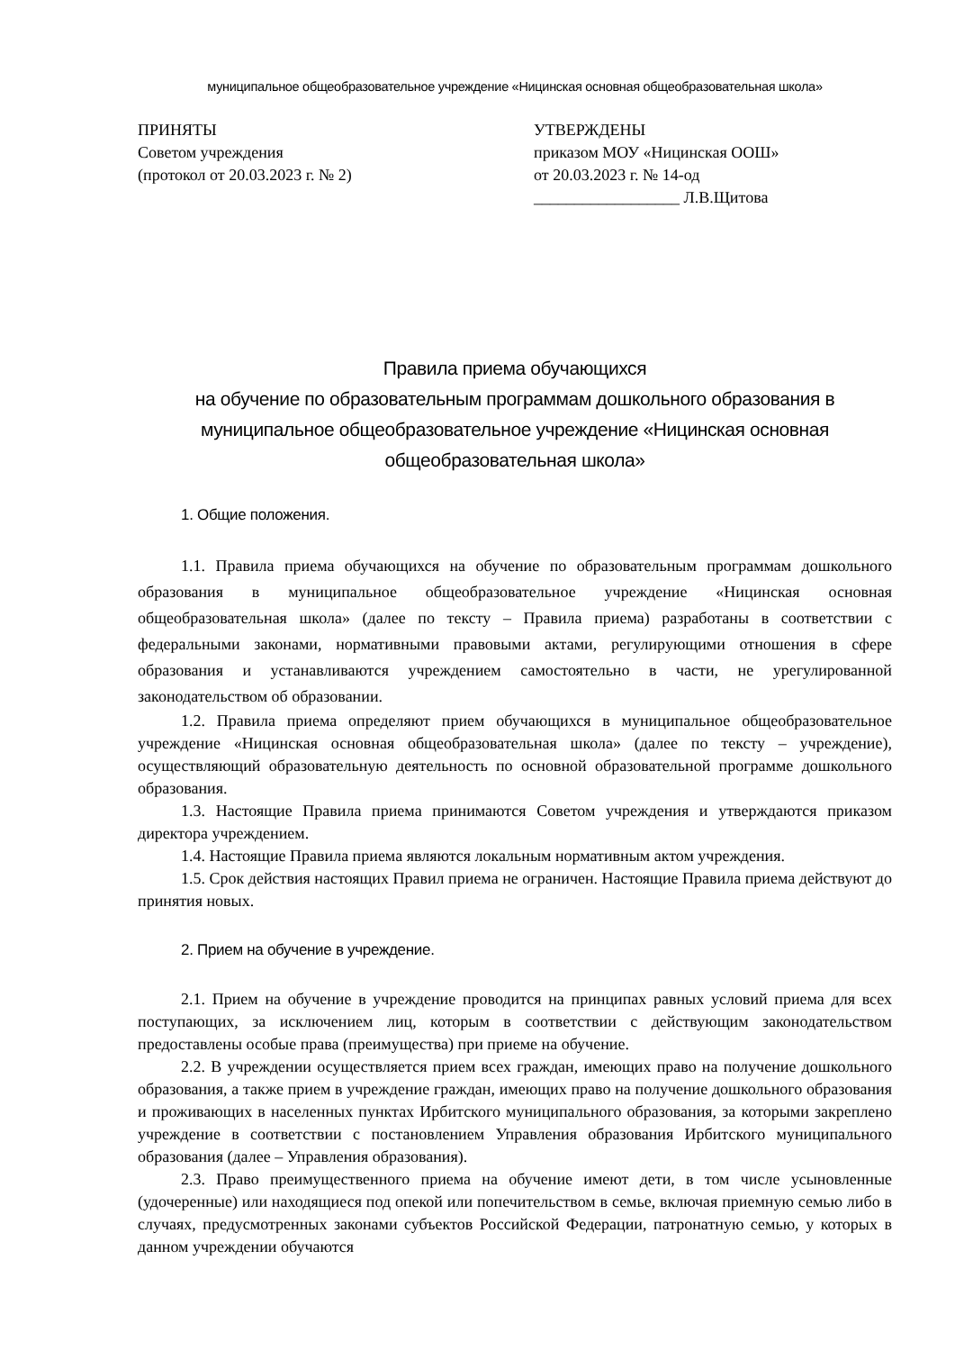муниципальное общеобразовательное учреждение «Ницинская основная общеобразовательная школа»
ПРИНЯТЫ
Советом учреждения
(протокол от 20.03.2023 г. № 2)
УТВЕРЖДЕНЫ
приказом МОУ «Ницинская ООШ»
от 20.03.2023 г. № 14-од
__________________ Л.В.Щитова
Правила приема обучающихся
на обучение по образовательным программам дошкольного образования в муниципальное общеобразовательное учреждение «Ницинская основная общеобразовательная школа»
1. Общие положения.
1.1. Правила приема обучающихся на обучение по образовательным программам дошкольного образования в муниципальное общеобразовательное учреждение «Ницинская основная общеобразовательная школа» (далее по тексту – Правила приема) разработаны в соответствии с федеральными законами, нормативными правовыми актами, регулирующими отношения в сфере образования и устанавливаются учреждением самостоятельно в части, не урегулированной законодательством об образовании.
1.2. Правила приема определяют прием обучающихся в муниципальное общеобразовательное учреждение «Ницинская основная общеобразовательная школа» (далее по тексту – учреждение), осуществляющий образовательную деятельность по основной образовательной программе дошкольного образования.
1.3. Настоящие Правила приема принимаются Советом учреждения и утверждаются приказом директора учреждением.
1.4. Настоящие Правила приема являются локальным нормативным актом учреждения.
1.5. Срок действия настоящих Правил приема не ограничен. Настоящие Правила приема действуют до принятия новых.
2. Прием на обучение в учреждение.
2.1. Прием на обучение в учреждение проводится на принципах равных условий приема для всех поступающих, за исключением лиц, которым в соответствии с действующим законодательством предоставлены особые права (преимущества) при приеме на обучение.
2.2. В учреждении осуществляется прием всех граждан, имеющих право на получение дошкольного образования, а также прием в учреждение граждан, имеющих право на получение дошкольного образования и проживающих в населенных пунктах Ирбитского муниципального образования, за которыми закреплено учреждение в соответствии с постановлением Управления образования Ирбитского муниципального образования (далее – Управления образования).
2.3. Право преимущественного приема на обучение имеют дети, в том числе усыновленные (удочеренные) или находящиеся под опекой или попечительством в семье, включая приемную семью либо в случаях, предусмотренных законами субъектов Российской Федерации, патронатную семью, у которых в данном учреждении обучаются